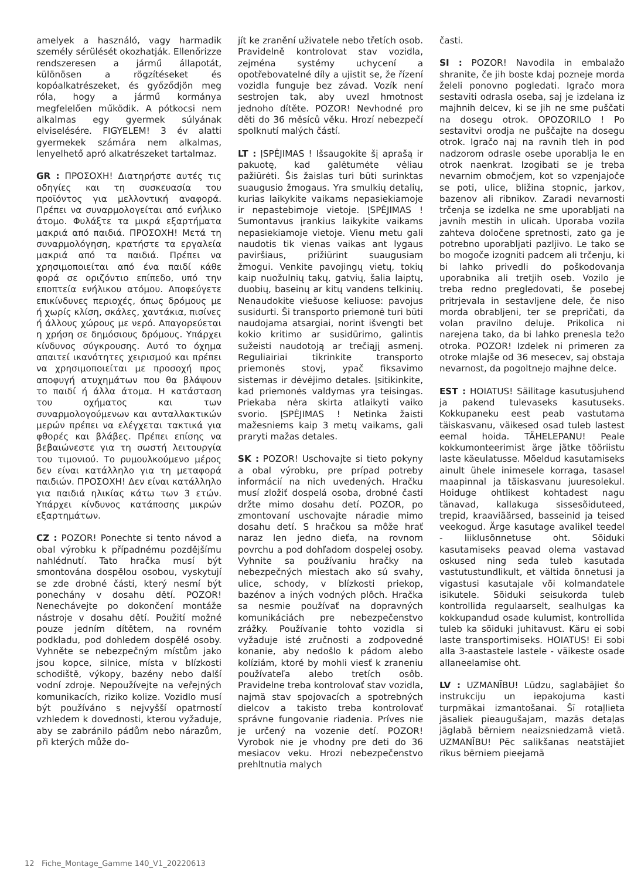amelyek a használó, vagy harmadik személy sérülését okozhatják. Ellenőrizze rendszeresen a jármű állapotát, különösen a rögzítéseket és kopóalkatrészeket, és győződjön meg róla, hogy a jármű kormánya megfelelően működik. A pótkocsi nem alkalmas egy gyermek súlyának elviselésére. FIGYELEM! 3 év alatti gyermekek számára nem alkalmas, lenyelhető apró alkatrészeket tartalmaz.
GR : ΠΡΟΣΟΧΗ! Διατηρήστε αυτές τις οδηγίες και τη συσκευασία του προϊόντος για μελλοντική αναφορά. Πρέπει να συναρμολογείται από ενήλικο άτομο. Φυλάξτε τα μικρά εξαρτήματα μακριά από παιδιά. ΠΡΟΣΟΧΗ! Μετά τη συναρμολόγηση, κρατήστε τα εργαλεία μακριά από τα παιδιά. Πρέπει να χρησιμοποιείται από ένα παιδί κάθε φορά σε οριζόντιο επίπεδο, υπό την εποπτεία ενήλικου ατόμου. Αποφεύγετε επικίνδυνες περιοχές, όπως δρόμους με ή χωρίς κλίση, σκάλες, χαντάκια, πισίνες ή άλλους χώρους με νερό. Απαγορεύεται η χρήση σε δημόσιους δρόμους. Υπάρχει κίνδυνος σύγκρουσης. Αυτό το όχημα απαιτεί ικανότητες χειρισμού και πρέπει να χρησιμοποιείται με προσοχή προς αποφυγή ατυχημάτων που θα βλάψουν το παιδί ή άλλα άτομα. Η κατάσταση του οχήματος και των συναρμολογούμενων και ανταλλακτικών μερών πρέπει να ελέγχεται τακτικά για φθορές και βλάβες. Πρέπει επίσης να βεβαιώνεστε για τη σωστή λειτουργία του τιμονιού. Το ρυμουλκούμενο μέρος δεν είναι κατάλληλο για τη μεταφορά παιδιών. ΠΡΟΣΟΧΗ! Δεν είναι κατάλληλο για παιδιά ηλικίας κάτω των 3 ετών. Υπάρχει κίνδυνος κατάποσης μικρών εξαρτημάτων.
CZ : POZOR! Ponechte si tento návod a obal výrobku k případnému pozdějšímu nahlédnutí. Tato hračka musí být smontována dospělou osobou, vyskytují se zde drobné části, který nesmí být ponechány v dosahu dětí. POZOR! Nenechávejte po dokončení montáže nástroje v dosahu dětí. Použití možné pouze jedním dítětem, na rovném podkladu, pod dohledem dospělé osoby. Vyhněte se nebezpečným místům jako jsou kopce, silnice, místa v blízkosti schodiště, výkopy, bazény nebo další vodní zdroje. Nepoužívejte na veřejných komunikacích, riziko kolize. Vozidlo musí být používáno s nejvyšší opatrností vzhledem k dovednosti, kterou vyžaduje, aby se zabránilo pádům nebo nárazům, při kterých může do-
jít ke zranění uživatele nebo třetích osob. Pravidelně kontrolovat stav vozidla, zejména systémy uchycení a opotřebovatelné díly a ujistit se, že řízení vozidla funguje bez závad. Vozík není sestrojen tak, aby uvezl hmotnost jednoho dítěte. POZOR! Nevhodné pro děti do 36 měsíců věku. Hrozí nebezpečí spolknutí malých částí.
LT : ĮSPĖJIMAS ! Išsaugokite šį aprašą ir pakuotę, kad galėtumėte vėliau pažiūrėti. Šis žaislas turi būti surinktas suaugusio žmogaus. Yra smulkių detalių, kurias laikykite vaikams nepasiekiamoje ir nepastebimoje vietoje. ĮSPĖJIMAS ! Sumontavus įrankius laikykite vaikams nepasiekiamoje vietoje. Vienu metu gali naudotis tik vienas vaikas ant lygaus paviršiaus, prižiūrint suaugusiam žmogui. Venkite pavojingų vietų, tokių kaip nuožulnių takų, gatvių, šalia laiptų, duobių, baseinų ar kitų vandens telkinių. Nenaudokite viešuose keliuose: pavojus susidurti. Ši transporto priemonė turi būti naudojama atsargiai, norint išvengti bet kokio kritimo ar susidūrimo, galintis sužeisti naudotoją ar trečiąjį asmenį. Reguliairiai tikrinkite transporto priemonės stovį, ypač fiksavimo sistemas ir dėvėjimo detales. Įsitikinkite, kad priemonės valdymas yra teisingas. Priekaba nėra skirta atlaikyti vaiko svorio. ĮSPĖJIMAS ! Netinka žaisti mažesniems kaip 3 metų vaikams, gali praryti mažas detales.
SK : POZOR! Uschovajte si tieto pokyny a obal výrobku, pre prípad potreby informácií na nich uvedených. Hračku musí zložiť dospelá osoba, drobné časti držte mimo dosahu detí. POZOR, po zmontovaní uschovajte náradie mimo dosahu detí. S hračkou sa môže hrať naraz len jedno dieťa, na rovnom povrchu a pod dohľadom dospelej osoby. Vyhnite sa používaniu hračky na nebezpečných miestach ako sú svahy, ulice, schody, v blízkosti priekop, bazénov a iných vodných plôch. Hračka sa nesmie používať na dopravných komunikáciách pre nebezpečenstvo zrážky. Používanie tohto vozidla si vyžaduje isté zručnosti a zodpovedné konanie, aby nedošlo k pádom alebo kolíziám, ktoré by mohli viesť k zraneniu používateľa alebo tretích osôb. Pravidelne treba kontrolovať stav vozidla, najmä stav spojovacích a spotrebných dielcov a takisto treba kontrolovať správne fungovanie riadenia. Príves nie je určený na vozenie detí. POZOR! Vyrobok nie je vhodny pre deti do 36 mesiacov veku. Hrozi nebezpečenstvo prehltnutia malych
časti.
SI : POZOR! Navodila in embalažo shranite, če jih boste kdaj pozneje morda želeli ponovno pogledati. Igračo mora sestaviti odrasla oseba, saj je izdelana iz majhnih delcev, ki se jih ne sme puščati na dosegu otrok. OPOZORILO ! Po sestavitvi orodja ne puščajte na dosegu otrok. Igračo naj na ravnih tleh in pod nadzorom odrasle osebe uporablja le en otrok naenkrat. Izogibati se je treba nevarnim območjem, kot so vzpenjajoče se poti, ulice, bližina stopnic, jarkov, bazenov ali ribnikov. Zaradi nevarnosti trčenja se izdelka ne sme uporabljati na javnih mestih in ulicah. Uporaba vozila zahteva določene spretnosti, zato ga je potrebno uporabljati pazljivo. Le tako se bo mogoče izogniti padcem ali trčenju, ki bi lahko privedli do poškodovanja uporabnika ali tretjih oseb. Vozilo je treba redno pregledovati, še posebej pritrjevala in sestavljene dele, če niso morda obrabljeni, ter se prepričati, da volan pravilno deluje. Prikolica ni narejena tako, da bi lahko prenesla težo otroka. POZOR! Izdelek ni primeren za otroke mlajše od 36 mesecev, saj obstaja nevarnost, da pogoltnejo majhne delce.
EST : HOIATUS! Säilitage kasutusjuhend ja pakend tulevaseks kasutuseks. Kokkupaneku eest peab vastutama täiskasvanu, väikesed osad tuleb lastest eemal hoida. TÄHELEPANU! Peale kokkumonteerimist ärge jätke tööriistu laste käeulatusse. Mõeldud kasutamiseks ainult ühele inimesele korraga, tasasel maapinnal ja täiskasvanu juuresolekul. Hoiduge ohtlikest kohtadest nagu tänavad, kallakuga sissesõiduteed, trepid, kraaviäärsed, basseinid ja teised veekogud. Ärge kasutage avalikel teedel - liiklusõnnetuse oht. Sõiduki kasutamiseks peavad olema vastavad oskused ning seda tuleb kasutada vastutustundlikult, et vältida õnnetusi ja vigastusi kasutajale või kolmandatele isikutele. Sõiduki seisukorda tuleb kontrollida regulaarselt, sealhulgas ka kokkupandud osade kulumist, kontrollida tuleb ka sõiduki juhitavust. Käru ei sobi laste transportimiseks. HOIATUS! Ei sobi alla 3-aastastele lastele - väikeste osade allaneelamise oht.
LV : UZMANĪBU! Lūdzu, saglabājiet šo instrukciju un iepakojuma kasti turpmākai izmantošanai. Šī rotaļlieta jāsaliek pieaugušajam, mazās detaļas jāglabā bērniem neaizsniedzamā vietā. UZMANĪBU! Pēc salikšanas neatstājiet rīkus bērniem pieejamā
12 Fiche_Montage_Gamme 140_V1_20220613